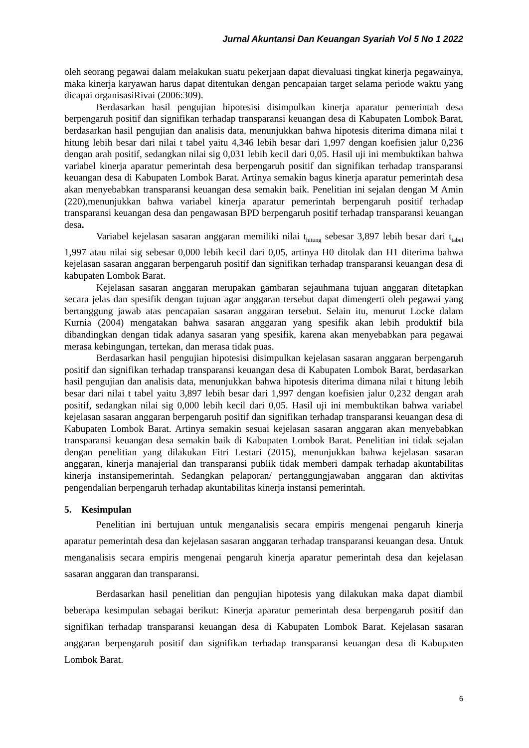Jurnal Akuntansi Dan Keuangan Syariah Vol 5 No 1 2022
oleh seorang pegawai dalam melakukan suatu pekerjaan dapat dievaluasi tingkat kinerja pegawainya, maka kinerja karyawan harus dapat ditentukan dengan pencapaian target selama periode waktu yang dicapai organisasiRivai (2006:309).
Berdasarkan hasil pengujian hipotesisi disimpulkan kinerja aparatur pemerintah desa berpengaruh positif dan signifikan terhadap transparansi keuangan desa di Kabupaten Lombok Barat, berdasarkan hasil pengujian dan analisis data, menunjukkan bahwa hipotesis diterima dimana nilai t hitung lebih besar dari nilai t tabel yaitu 4,346 lebih besar dari 1,997 dengan koefisien jalur 0,236 dengan arah positif, sedangkan nilai sig 0,031 lebih kecil dari 0,05. Hasil uji ini membuktikan bahwa variabel kinerja aparatur pemerintah desa berpengaruh positif dan signifikan terhadap transparansi keuangan desa di Kabupaten Lombok Barat. Artinya semakin bagus kinerja aparatur pemerintah desa akan menyebabkan transparansi keuangan desa semakin baik. Penelitian ini sejalan dengan M Amin (220),menunjukkan bahwa variabel kinerja aparatur pemerintah berpengaruh positif terhadap transparansi keuangan desa dan pengawasan BPD berpengaruh positif terhadap transparansi keuangan desa.
Variabel kejelasan sasaran anggaran memiliki nilai t<sub>hitung</sub> sebesar 3,897 lebih besar dari t<sub>tabel</sub> 1,997 atau nilai sig sebesar 0,000 lebih kecil dari 0,05, artinya H0 ditolak dan H1 diterima bahwa kejelasan sasaran anggaran berpengaruh positif dan signifikan terhadap transparansi keuangan desa di kabupaten Lombok Barat.
Kejelasan sasaran anggaran merupakan gambaran sejauhmana tujuan anggaran ditetapkan secara jelas dan spesifik dengan tujuan agar anggaran tersebut dapat dimengerti oleh pegawai yang bertanggung jawab atas pencapaian sasaran anggaran tersebut. Selain itu, menurut Locke dalam Kurnia (2004) mengatakan bahwa sasaran anggaran yang spesifik akan lebih produktif bila dibandingkan dengan tidak adanya sasaran yang spesifik, karena akan menyebabkan para pegawai merasa kebingungan, tertekan, dan merasa tidak puas.
Berdasarkan hasil pengujian hipotesisi disimpulkan kejelasan sasaran anggaran berpengaruh positif dan signifikan terhadap transparansi keuangan desa di Kabupaten Lombok Barat, berdasarkan hasil pengujian dan analisis data, menunjukkan bahwa hipotesis diterima dimana nilai t hitung lebih besar dari nilai t tabel yaitu 3,897 lebih besar dari 1,997 dengan koefisien jalur 0,232 dengan arah positif, sedangkan nilai sig 0,000 lebih kecil dari 0,05. Hasil uji ini membuktikan bahwa variabel kejelasan sasaran anggaran berpengaruh positif dan signifikan terhadap transparansi keuangan desa di Kabupaten Lombok Barat. Artinya semakin sesuai kejelasan sasaran anggaran akan menyebabkan transparansi keuangan desa semakin baik di Kabupaten Lombok Barat. Penelitian ini tidak sejalan dengan penelitian yang dilakukan Fitri Lestari (2015), menunjukkan bahwa kejelasan sasaran anggaran, kinerja manajerial dan transparansi publik tidak memberi dampak terhadap akuntabilitas kinerja instansipemerintah. Sedangkan pelaporan/ pertanggungjawaban anggaran dan aktivitas pengendalian berpengaruh terhadap akuntabilitas kinerja instansi pemerintah.
5. Kesimpulan
Penelitian ini bertujuan untuk menganalisis secara empiris mengenai pengaruh kinerja aparatur pemerintah desa dan kejelasan sasaran anggaran terhadap transparansi keuangan desa. Untuk menganalisis secara empiris mengenai pengaruh kinerja aparatur pemerintah desa dan kejelasan sasaran anggaran dan transparansi.
Berdasarkan hasil penelitian dan pengujian hipotesis yang dilakukan maka dapat diambil beberapa kesimpulan sebagai berikut: Kinerja aparatur pemerintah desa berpengaruh positif dan signifikan terhadap transparansi keuangan desa di Kabupaten Lombok Barat. Kejelasan sasaran anggaran berpengaruh positif dan signifikan terhadap transparansi keuangan desa di Kabupaten Lombok Barat.
6